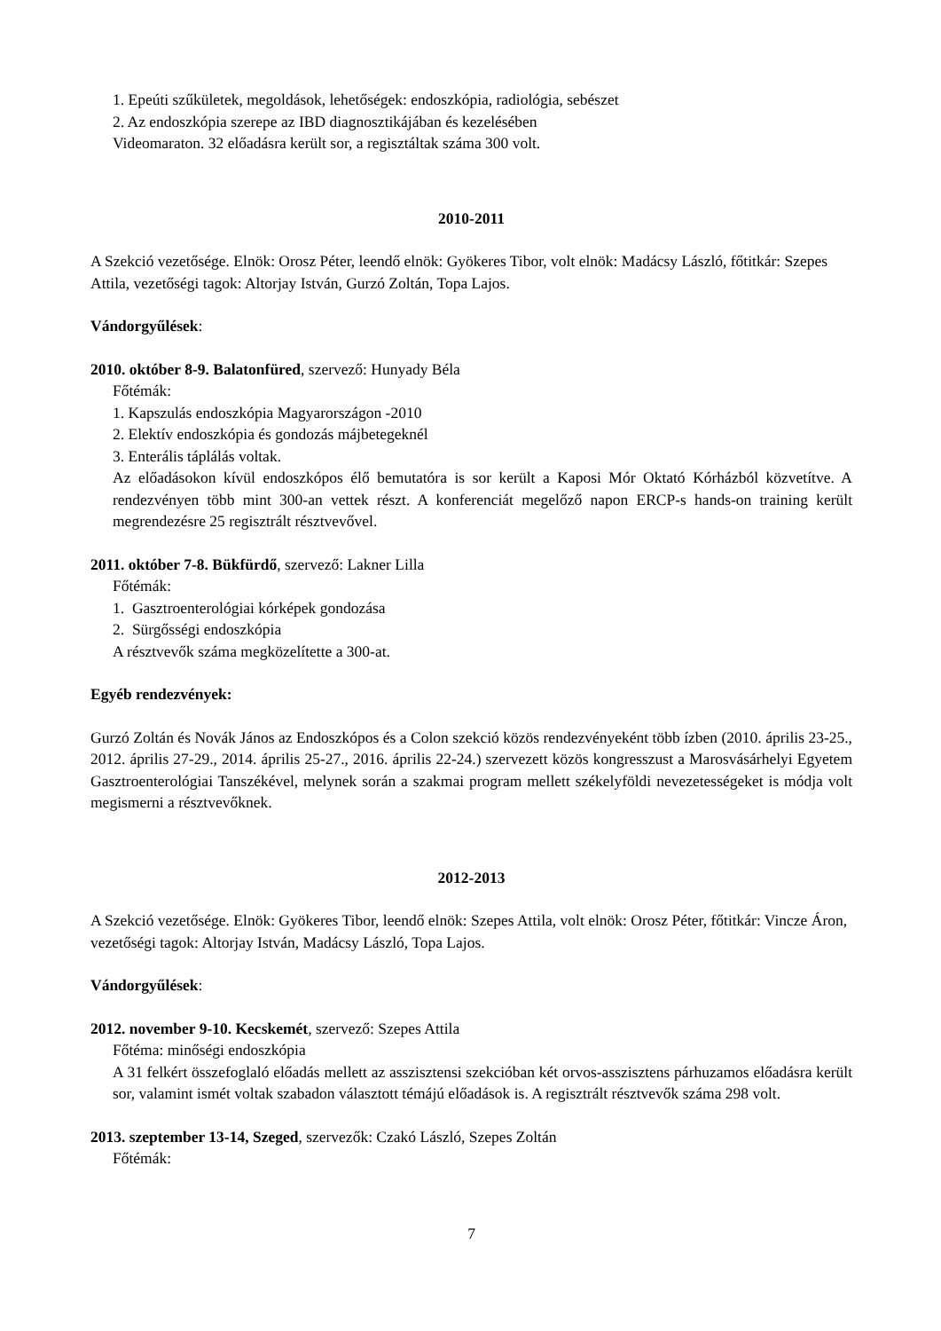1. Epeúti szűkületek, megoldások, lehetőségek: endoszkópia, radiológia, sebészet
2. Az endoszkópia szerepe az IBD diagnosztikájában és kezelésében
Videomaraton. 32 előadásra került sor, a regisztáltak száma 300 volt.
2010-2011
A Szekció vezetősége. Elnök: Orosz Péter, leendő elnök: Gyökeres Tibor, volt elnök: Madácsy László, főtitkár: Szepes Attila, vezetőségi tagok: Altorjay István, Gurzó Zoltán, Topa Lajos.
Vándorgyűlések:
2010. október 8-9. Balatonfüred, szervező: Hunyady Béla
Főtémák:
1. Kapszulás endoszkópia Magyarországon -2010
2. Elektív endoszkópia és gondozás májbetegeknél
3. Enterális táplálás voltak.
Az előadásokon kívül endoszkópos élő bemutatóra is sor került a Kaposi Mór Oktató Kórházból közvetítve. A rendezvényen több mint 300-an vettek részt. A konferenciát megelőző napon ERCP-s hands-on training került megrendezésre 25 regisztrált résztvevővel.
2011. október 7-8. Bükfürdő, szervező: Lakner Lilla
Főtémák:
1. Gasztroenterológiai kórképek gondozása
2. Sürgősségi endoszkópia
A résztvevők száma megközelítette a 300-at.
Egyéb rendezvények:
Gurzó Zoltán és Novák János az Endoszkópos és a Colon szekció közös rendezvényeként több ízben (2010. április 23-25., 2012. április 27-29., 2014. április 25-27., 2016. április 22-24.) szervezett közös kongresszust a Marosvásárhelyi Egyetem Gasztroenterológiai Tanszékével, melynek során a szakmai program mellett székelyföldi nevezetességeket is módja volt megismerni a résztvevőknek.
2012-2013
A Szekció vezetősége. Elnök: Gyökeres Tibor, leendő elnök: Szepes Attila, volt elnök: Orosz Péter, főtitkár: Vincze Áron, vezetőségi tagok: Altorjay István, Madácsy László, Topa Lajos.
Vándorgyűlések:
2012. november 9-10. Kecskemét, szervező: Szepes Attila
Főtéma: minőségi endoszkópia
A 31 felkért összefoglaló előadás mellett az asszisztensi szekcióban két orvos-asszisztens párhuzamos előadásra került sor, valamint ismét voltak szabadon választott témájú előadások is. A regisztrált résztvevők száma 298 volt.
2013. szeptember 13-14, Szeged, szervezők: Czakó László, Szepes Zoltán
Főtémák:
7